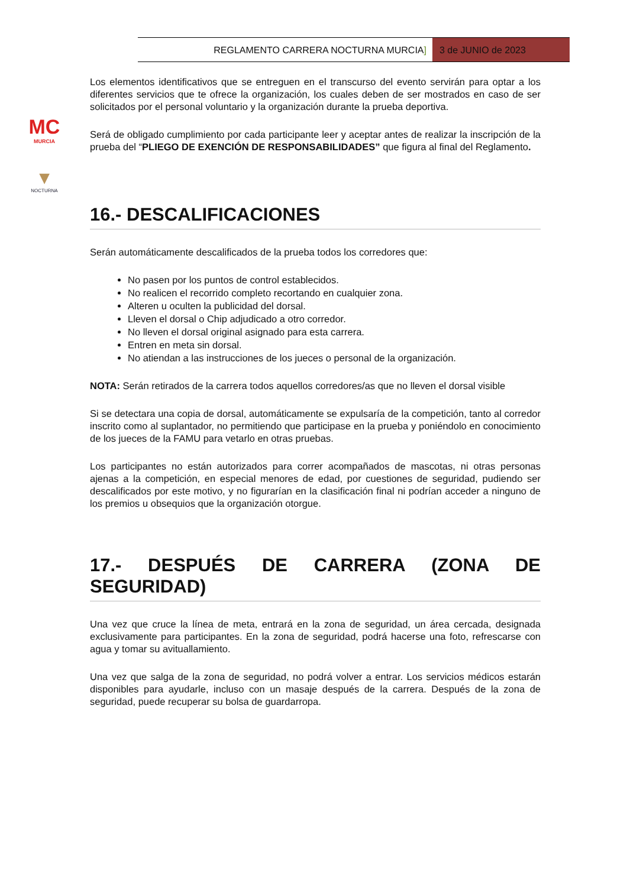REGLAMENTO CARRERA NOCTURNA MURCIA]
3 de JUNIO de 2023
MC
MURCIA
▼
NOCTURNA
Los elementos identificativos que se entreguen en el transcurso del evento servirán para optar a los diferentes servicios que te ofrece la organización, los cuales deben de ser mostrados en caso de ser solicitados por el personal voluntario y la organización durante la prueba deportiva.
Será de obligado cumplimiento por cada participante leer y aceptar antes de realizar la inscripción de la prueba del “PLIEGO DE EXENCIÓN DE RESPONSABILIDADES” que figura al final del Reglamento.
16.- DESCALIFICACIONES
Serán automáticamente descalificados de la prueba todos los corredores que:
No pasen por los puntos de control establecidos.
No realicen el recorrido completo recortando en cualquier zona.
Alteren u oculten la publicidad del dorsal.
Lleven el dorsal o Chip adjudicado a otro corredor.
No lleven el dorsal original asignado para esta carrera.
Entren en meta sin dorsal.
No atiendan a las instrucciones de los jueces o personal de la organización.
NOTA: Serán retirados de la carrera todos aquellos corredores/as que no lleven el dorsal visible
Si se detectara una copia de dorsal, automáticamente se expulsaría de la competición, tanto al corredor inscrito como al suplantador, no permitiendo que participase en la prueba y poniéndolo en conocimiento de los jueces de la FAMU para vetarlo en otras pruebas.
Los participantes no están autorizados para correr acompañados de mascotas, ni otras personas ajenas a la competición, en especial menores de edad, por cuestiones de seguridad, pudiendo ser descalificados por este motivo, y no figurarían en la clasificación final ni podrían acceder a ninguno de los premios u obsequios que la organización otorgue.
17.- DESPUÉS DE CARRERA (ZONA DE SEGURIDAD)
Una vez que cruce la línea de meta, entrará en la zona de seguridad, un área cercada, designada exclusivamente para participantes. En la zona de seguridad, podrá hacerse una foto, refrescarse con agua y tomar su avituallamiento.
Una vez que salga de la zona de seguridad, no podrá volver a entrar. Los servicios médicos estarán disponibles para ayudarle, incluso con un masaje después de la carrera. Después de la zona de seguridad, puede recuperar su bolsa de guardarropa.